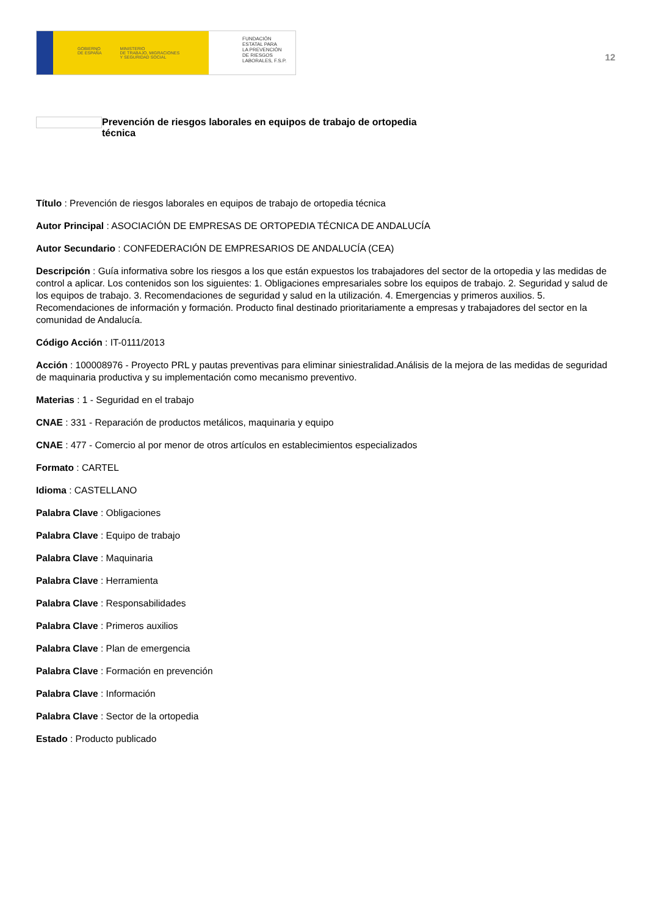GOBIERNO
DE ESPAÑA MINISTERIO
DE TRABAJO, MIGRACIONES
Y SEGURIDAD SOCIAL
FUNDACIÓN
ESTATAL PARA
LA PREVENCIÓN
DE RIESGOS
LABORALES, F.S.P.
12
Prevención de riesgos laborales en equipos de trabajo de ortopedia
técnica
Título : Prevención de riesgos laborales en equipos de trabajo de ortopedia técnica
Autor Principal : ASOCIACIÓN DE EMPRESAS DE ORTOPEDIA TÉCNICA DE ANDALUCÍA
Autor Secundario : CONFEDERACIÓN DE EMPRESARIOS DE ANDALUCÍA (CEA)
Descripción : Guía informativa sobre los riesgos a los que están expuestos los trabajadores del sector de la ortopedia y las medidas de control a aplicar. Los contenidos son los siguientes: 1. Obligaciones empresariales sobre los equipos de trabajo. 2. Seguridad y salud de los equipos de trabajo. 3. Recomendaciones de seguridad y salud en la utilización. 4. Emergencias y primeros auxilios. 5. Recomendaciones de información y formación. Producto final destinado prioritariamente a empresas y trabajadores del sector en la comunidad de Andalucía.
Código Acción : IT-0111/2013
Acción : 100008976 - Proyecto PRL y pautas preventivas para eliminar siniestralidad.Análisis de la mejora de las medidas de seguridad de maquinaria productiva y su implementación como mecanismo preventivo.
Materias : 1 - Seguridad en el trabajo
CNAE : 331 - Reparación de productos metálicos, maquinaria y equipo
CNAE : 477 - Comercio al por menor de otros artículos en establecimientos especializados
Formato : CARTEL
Idioma : CASTELLANO
Palabra Clave : Obligaciones
Palabra Clave : Equipo de trabajo
Palabra Clave : Maquinaria
Palabra Clave : Herramienta
Palabra Clave : Responsabilidades
Palabra Clave : Primeros auxilios
Palabra Clave : Plan de emergencia
Palabra Clave : Formación en prevención
Palabra Clave : Información
Palabra Clave : Sector de la ortopedia
Estado : Producto publicado